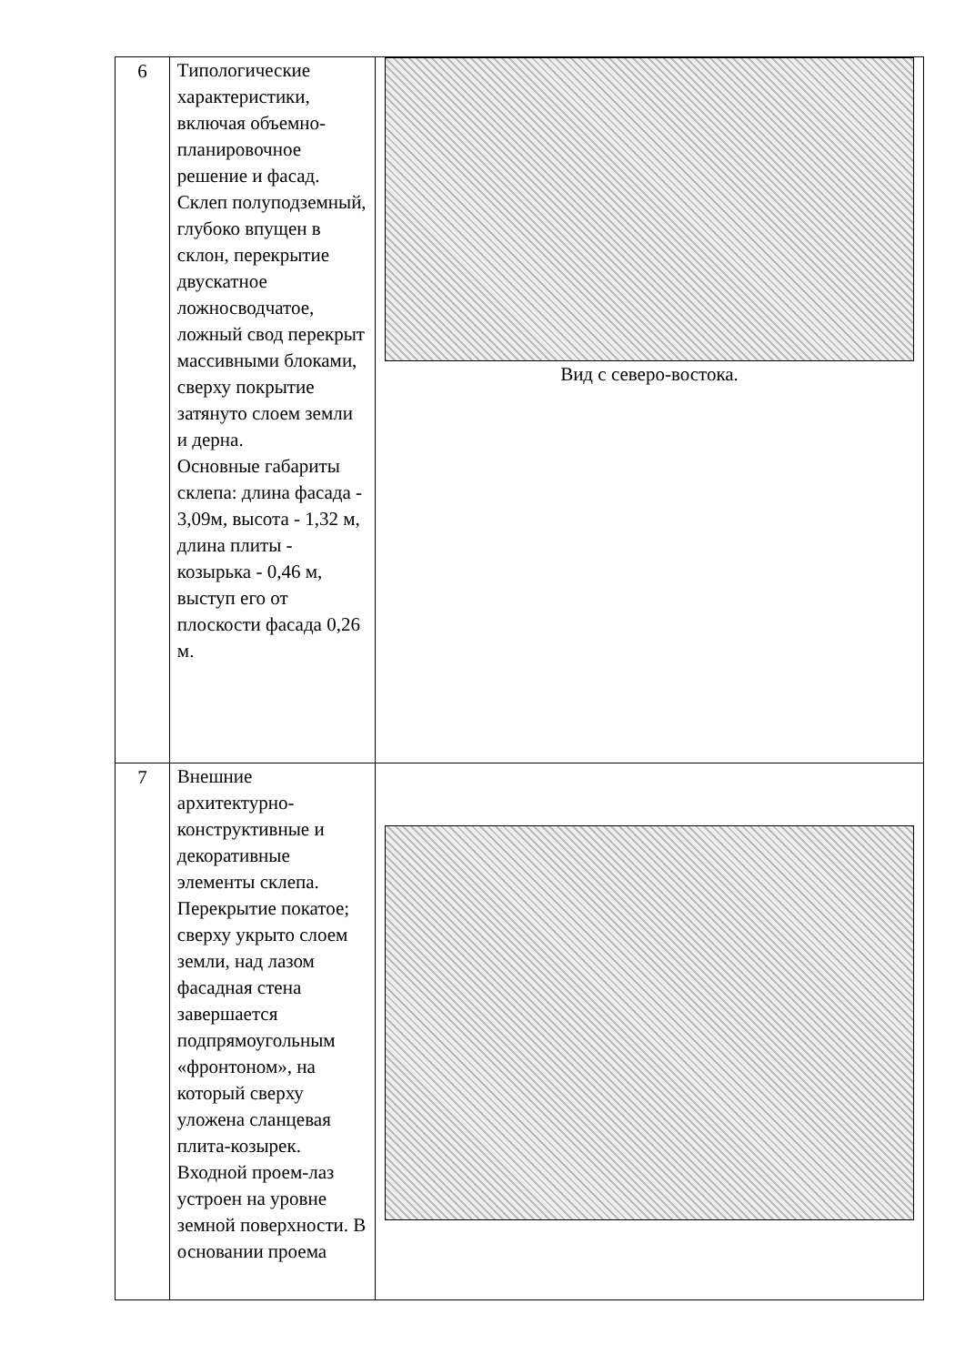| 6 | Типологические характеристики, включая объемно-планировочное решение и фасад. Склеп полуподземный, глубоко впущен в склон, перекрытие двускатное ложносводчатое, ложный свод перекрыт массивными блоками, сверху покрытие затянуто слоем земли и дерна. Основные габариты склепа: длина фасада - 3,09м, высота - 1,32 м, длина плиты - козырька - 0,46 м, выступ его от плоскости фасада 0,26 м. | Вид с северо-востока. |
| 7 | Внешние архитектурно-конструктивные и декоративные элементы склепа. Перекрытие покатое; сверху укрыто слоем земли, над лазом фасадная стена завершается подпрямоугольным «фронтоном», на который сверху уложена сланцевая плита-козырек. Входной проем-лаз устроен на уровне земной поверхности. В основании проема | |